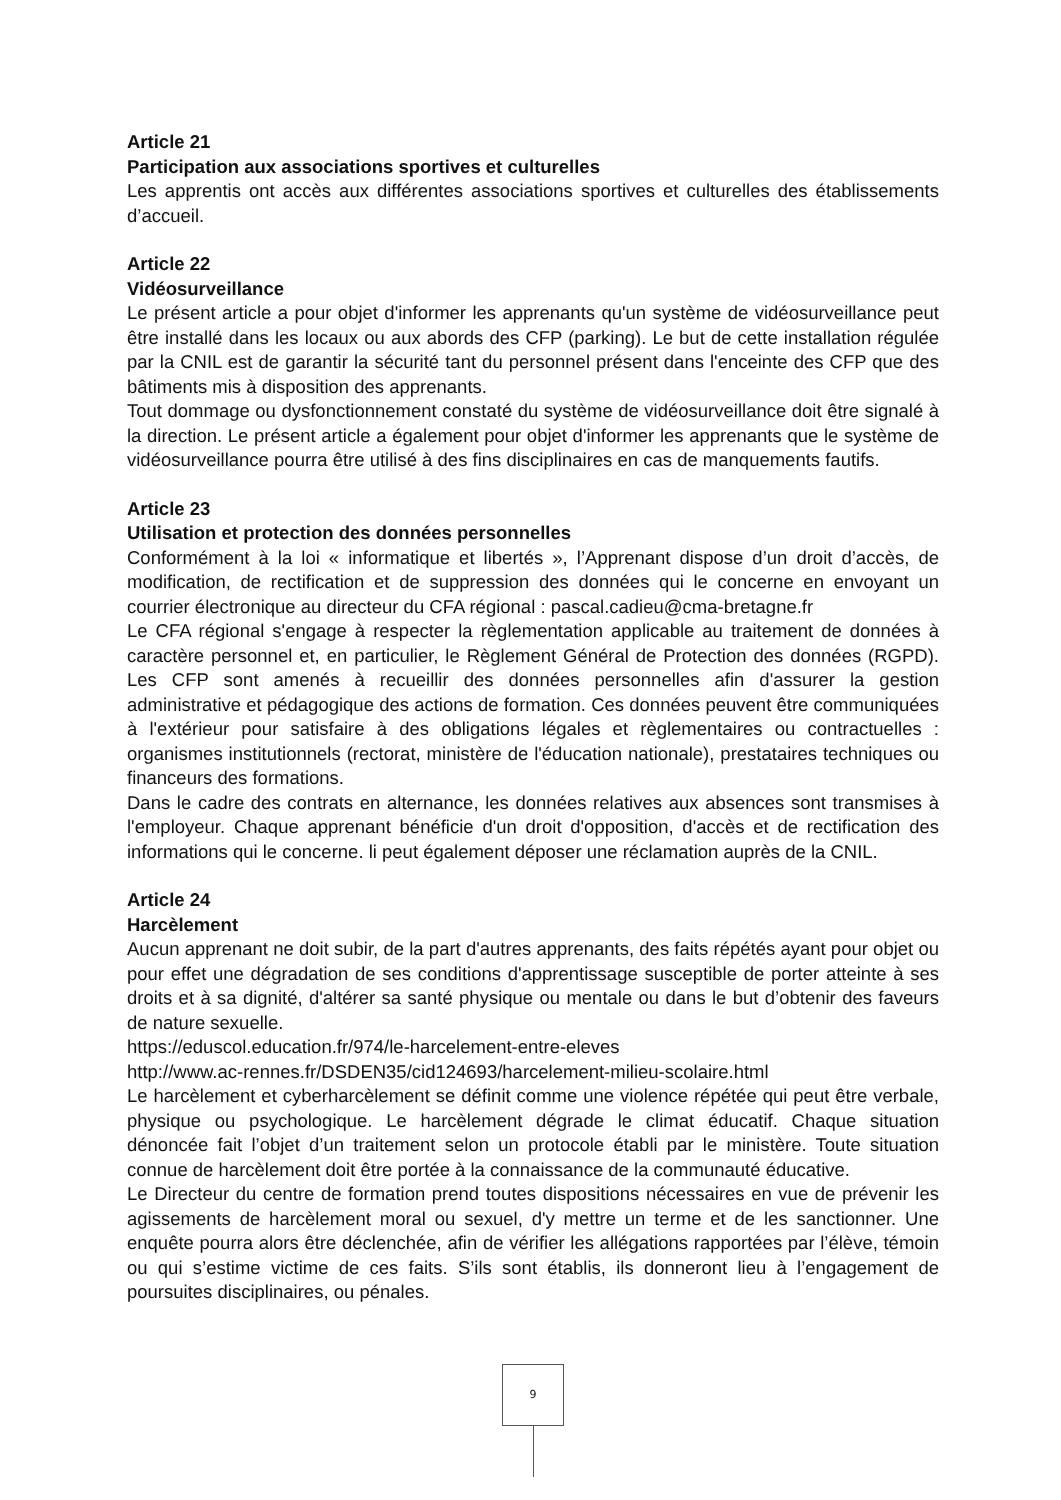Article 21
Participation aux associations sportives et culturelles
Les apprentis ont accès aux différentes associations sportives et culturelles des établissements d’accueil.
Article 22
Vidéosurveillance
Le présent article a pour objet d'informer les apprenants qu'un système de vidéosurveillance peut être installé dans les locaux ou aux abords des CFP (parking). Le but de cette installation régulée par la CNIL est de garantir la sécurité tant du personnel présent dans l'enceinte des CFP que des bâtiments mis à disposition des apprenants.
Tout dommage ou dysfonctionnement constaté du système de vidéosurveillance doit être signalé à la direction. Le présent article a également pour objet d'informer les apprenants que le système de vidéosurveillance pourra être utilisé à des fins disciplinaires en cas de manquements fautifs.
Article 23
Utilisation et protection des données personnelles
Conformément à la loi « informatique et libertés », l’Apprenant dispose d’un droit d’accès, de modification, de rectification et de suppression des données qui le concerne en envoyant un courrier électronique au directeur du CFA régional : pascal.cadieu@cma-bretagne.fr
Le CFA régional s'engage à respecter la règlementation applicable au traitement de données à caractère personnel et, en particulier, le Règlement Général de Protection des données (RGPD). Les CFP sont amenés à recueillir des données personnelles afin d'assurer la gestion administrative et pédagogique des actions de formation. Ces données peuvent être communiquées à l'extérieur pour satisfaire à des obligations légales et règlementaires ou contractuelles : organismes institutionnels (rectorat, ministère de l'éducation nationale), prestataires techniques ou financeurs des formations.
Dans le cadre des contrats en alternance, les données relatives aux absences sont transmises à l'employeur. Chaque apprenant bénéficie d'un droit d'opposition, d'accès et de rectification des informations qui le concerne. li peut également déposer une réclamation auprès de la CNIL.
Article 24
Harcèlement
Aucun apprenant ne doit subir, de la part d'autres apprenants, des faits répétés ayant pour objet ou pour effet une dégradation de ses conditions d'apprentissage susceptible de porter atteinte à ses droits et à sa dignité, d'altérer sa santé physique ou mentale ou dans le but d’obtenir des faveurs de nature sexuelle.
https://eduscol.education.fr/974/le-harcelement-entre-eleves
http://www.ac-rennes.fr/DSDEN35/cid124693/harcelement-milieu-scolaire.html
Le harcèlement et cyberharcèlement se définit comme une violence répétée qui peut être verbale, physique ou psychologique. Le harcèlement dégrade le climat éducatif. Chaque situation dénoncée fait l’objet d’un traitement selon un protocole établi par le ministère. Toute situation connue de harcèlement doit être portée à la connaissance de la communauté éducative.
Le Directeur du centre de formation prend toutes dispositions nécessaires en vue de prévenir les agissements de harcèlement moral ou sexuel, d'y mettre un terme et de les sanctionner. Une enquête pourra alors être déclenchée, afin de vérifier les allégations rapportées par l’élève, témoin ou qui s’estime victime de ces faits. S’ils sont établis, ils donneront lieu à l’engagement de poursuites disciplinaires, ou pénales.
9